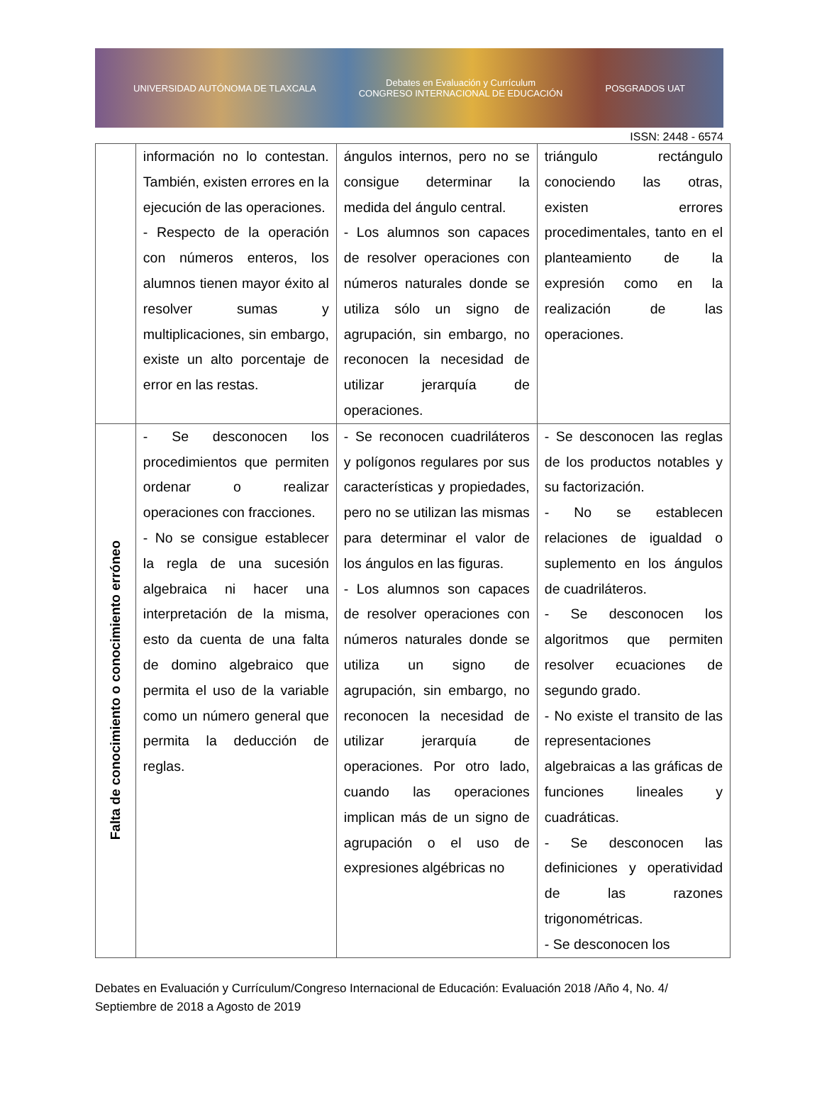UNIVERSIDAD AUTÓNOMA DE TLAXCALA Debates en Evaluación y Currículum
CONGRESO INTERNACIONAL DE EDUCACIÓN POSGRADOS UAT
ISSN: 2448 - 6574
| | información no lo contestan. También, existen errores en la ejecución de las operaciones. - Respecto de la operación con números enteros, los alumnos tienen mayor éxito al resolver sumas y multiplicaciones, sin embargo, existe un alto porcentaje de error en las restas. | ángulos internos, pero no se consigue determinar la medida del ángulo central. - Los alumnos son capaces de resolver operaciones con números naturales donde se utiliza sólo un signo de agrupación, sin embargo, no reconocen la necesidad de utilizar jerarquía de operaciones. | triángulo rectángulo conociendo las otras, existen errores procedimentales, tanto en el planteamiento de la expresión como en la realización de las operaciones. |
| Falta de conocimiento o conocimiento erróneo | - Se desconocen los procedimientos que permiten ordenar o realizar operaciones con fracciones. - No se consigue establecer la regla de una sucesión algebraica ni hacer una interpretación de la misma, esto da cuenta de una falta de domino algebraico que permita el uso de la variable como un número general que permita la deducción de reglas. | - Se reconocen cuadriláteros y polígonos regulares por sus características y propiedades, pero no se utilizan las mismas para determinar el valor de los ángulos en las figuras. - Los alumnos son capaces de resolver operaciones con números naturales donde se utiliza un signo de agrupación, sin embargo, no reconocen la necesidad de utilizar jerarquía de operaciones. Por otro lado, cuando las operaciones implican más de un signo de agrupación o el uso de expresiones algébricas no | - Se desconocen las reglas de los productos notables y su factorización. - No se establecen relaciones de igualdad o suplemento en los ángulos de cuadriláteros. - Se desconocen los algoritmos que permiten resolver ecuaciones de segundo grado. - No existe el transito de las representaciones algebraicas a las gráficas de funciones lineales y cuadráticas. - Se desconocen las definiciones y operatividad de las razones trigonométricas. - Se desconocen los |
Debates en Evaluación y Currículum/Congreso Internacional de Educación: Evaluación 2018 /Año 4, No. 4/ Septiembre de 2018 a Agosto de 2019